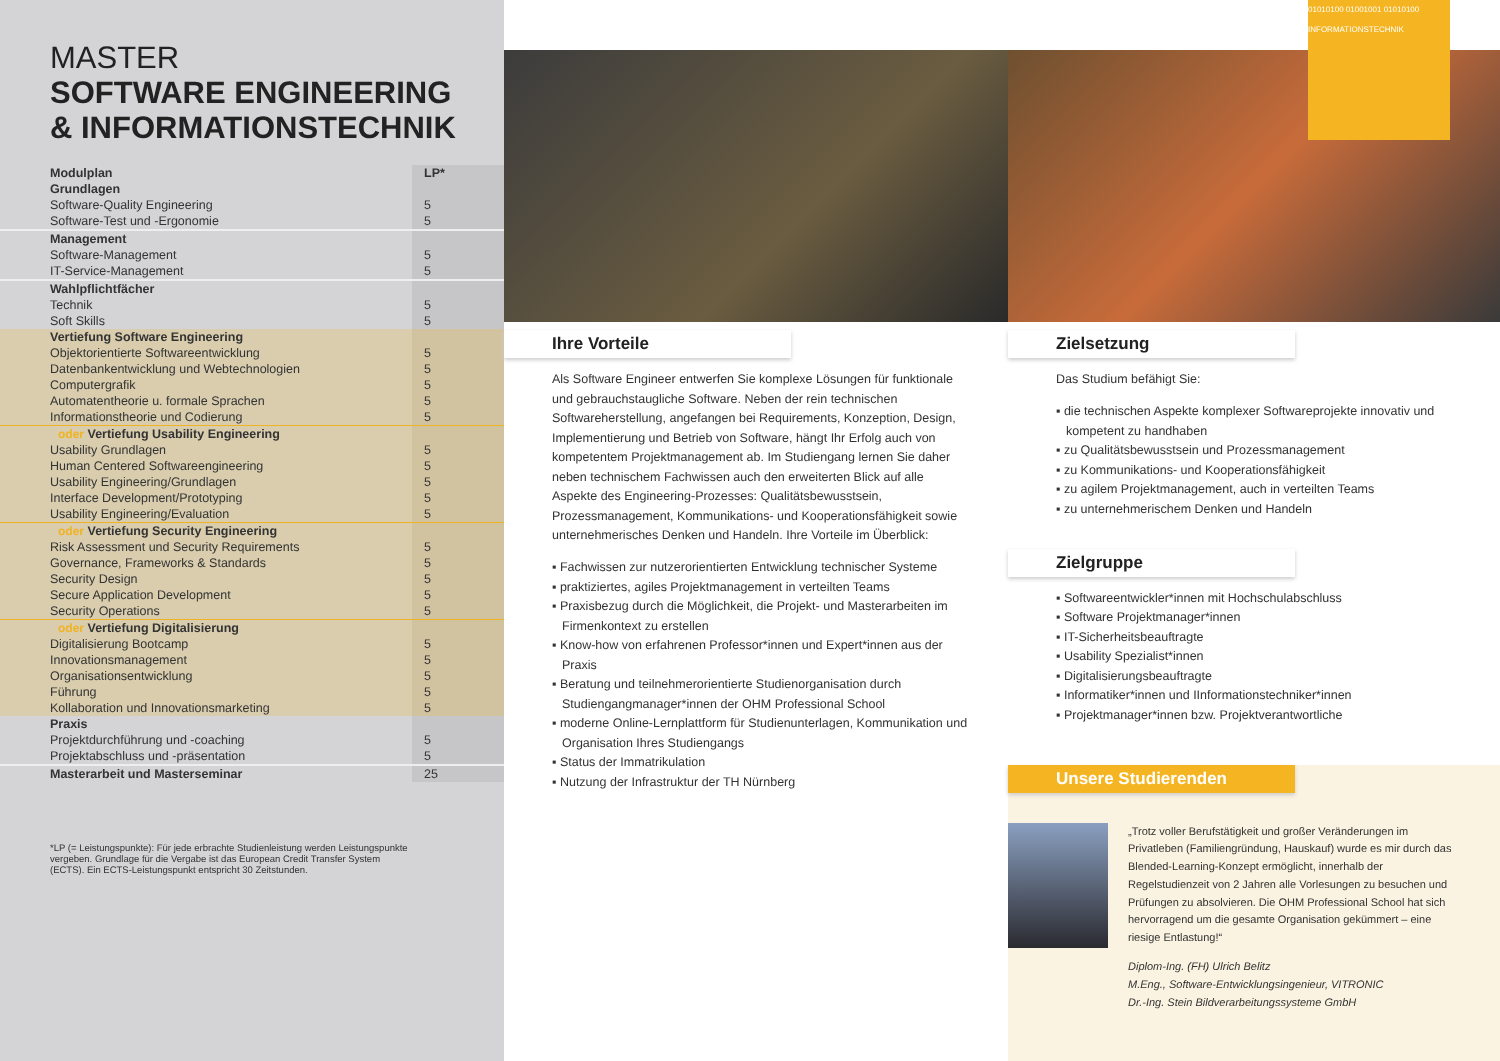MASTER
SOFTWARE ENGINEERING
& INFORMATIONSTECHNIK
| Modulplan | LP* |
| --- | --- |
| Grundlagen | |
| Software-Quality Engineering | 5 |
| Software-Test und -Ergonomie | 5 |
| Management | |
| Software-Management | 5 |
| IT-Service-Management | 5 |
| Wahlpflichtfächer | |
| Technik | 5 |
| Soft Skills | 5 |
| Vertiefung Software Engineering | |
| Objektorientierte Softwareentwicklung | 5 |
| Datenbankentwicklung und Webtechnologien | 5 |
| Computergrafik | 5 |
| Automatentheorie u. formale Sprachen | 5 |
| Informationstheorie und Codierung | 5 |
| oder Vertiefung Usability Engineering | |
| Usability Grundlagen | 5 |
| Human Centered Softwareengineering | 5 |
| Usability Engineering/Grundlagen | 5 |
| Interface Development/Prototyping | 5 |
| Usability Engineering/Evaluation | 5 |
| oder Vertiefung Security Engineering | |
| Risk Assessment und Security Requirements | 5 |
| Governance, Frameworks & Standards | 5 |
| Security Design | 5 |
| Secure Application Development | 5 |
| Security Operations | 5 |
| oder Vertiefung Digitalisierung | |
| Digitalisierung Bootcamp | 5 |
| Innovationsmanagement | 5 |
| Organisationsentwicklung | 5 |
| Führung | 5 |
| Kollaboration und Innovationsmarketing | 5 |
| Praxis | |
| Projektdurchführung und -coaching | 5 |
| Projektabschluss und -präsentation | 5 |
| Masterarbeit und Masterseminar | 25 |
*LP (= Leistungspunkte): Für jede erbrachte Studienleistung werden Leistungspunkte vergeben. Grundlage für die Vergabe ist das European Credit Transfer System (ECTS). Ein ECTS-Leistungspunkt entspricht 30 Zeitstunden.
Ihre Vorteile
Als Software Engineer entwerfen Sie komplexe Lösungen für funktionale und gebrauchstaugliche Software. Neben der rein technischen Softwareherstellung, angefangen bei Requirements, Konzeption, Design, Implementierung und Betrieb von Software, hängt Ihr Erfolg auch von kompetentem Projektmanagement ab. Im Studiengang lernen Sie daher neben technischem Fachwissen auch den erweiterten Blick auf alle Aspekte des Engineering-Prozesses: Qualitätsbewusstsein, Prozessmanagement, Kommunikations- und Kooperationsfähigkeit sowie unternehmerisches Denken und Handeln. Ihre Vorteile im Überblick:
▪ Fachwissen zur nutzerorientierten Entwicklung technischer Systeme
▪ praktiziertes, agiles Projektmanagement in verteilten Teams
▪ Praxisbezug durch die Möglichkeit, die Projekt- und Masterarbeiten im Firmenkontext zu erstellen
▪ Know-how von erfahrenen Professor*innen und Expert*innen aus der Praxis
▪ Beratung und teilnehmerorientierte Studienorganisation durch Studiengangmanager*innen der OHM Professional School
▪ moderne Online-Lernplattform für Studienunterlagen, Kommunikation und Organisation Ihres Studiengangs
▪ Status der Immatrikulation
▪ Nutzung der Infrastruktur der TH Nürnberg
01010100 01001001 01010100 INFORMATIONSTECHNIK
Zielsetzung
Das Studium befähigt Sie:
▪ die technischen Aspekte komplexer Softwareprojekte innovativ und kompetent zu handhaben
▪ zu Qualitätsbewusstsein und Prozessmanagement
▪ zu Kommunikations- und Kooperationsfähigkeit
▪ zu agilem Projektmanagement, auch in verteilten Teams
▪ zu unternehmerischem Denken und Handeln
Zielgruppe
▪ Softwareentwickler*innen mit Hochschulabschluss
▪ Software Projektmanager*innen
▪ IT-Sicherheitsbeauftragte
▪ Usability Spezialist*innen
▪ Digitalisierungsbeauftragte
▪ Informatiker*innen und IInformationstechniker*innen
▪ Projektmanager*innen bzw. Projektverantwortliche
Unsere Studierenden
„Trotz voller Berufstätigkeit und großer Veränderungen im Privatleben (Familiengründung, Hauskauf) wurde es mir durch das Blended-Learning-Konzept ermöglicht, innerhalb der Regelstudienzeit von 2 Jahren alle Vorlesungen zu besuchen und Prüfungen zu absolvieren. Die OHM Professional School hat sich hervorragend um die gesamte Organisation gekümmert – eine riesige Entlastung!“
Diplom-Ing. (FH) Ulrich Belitz
M.Eng., Software-Entwicklungsingenieur, VITRONIC
Dr.-Ing. Stein Bildverarbeitungssysteme GmbH